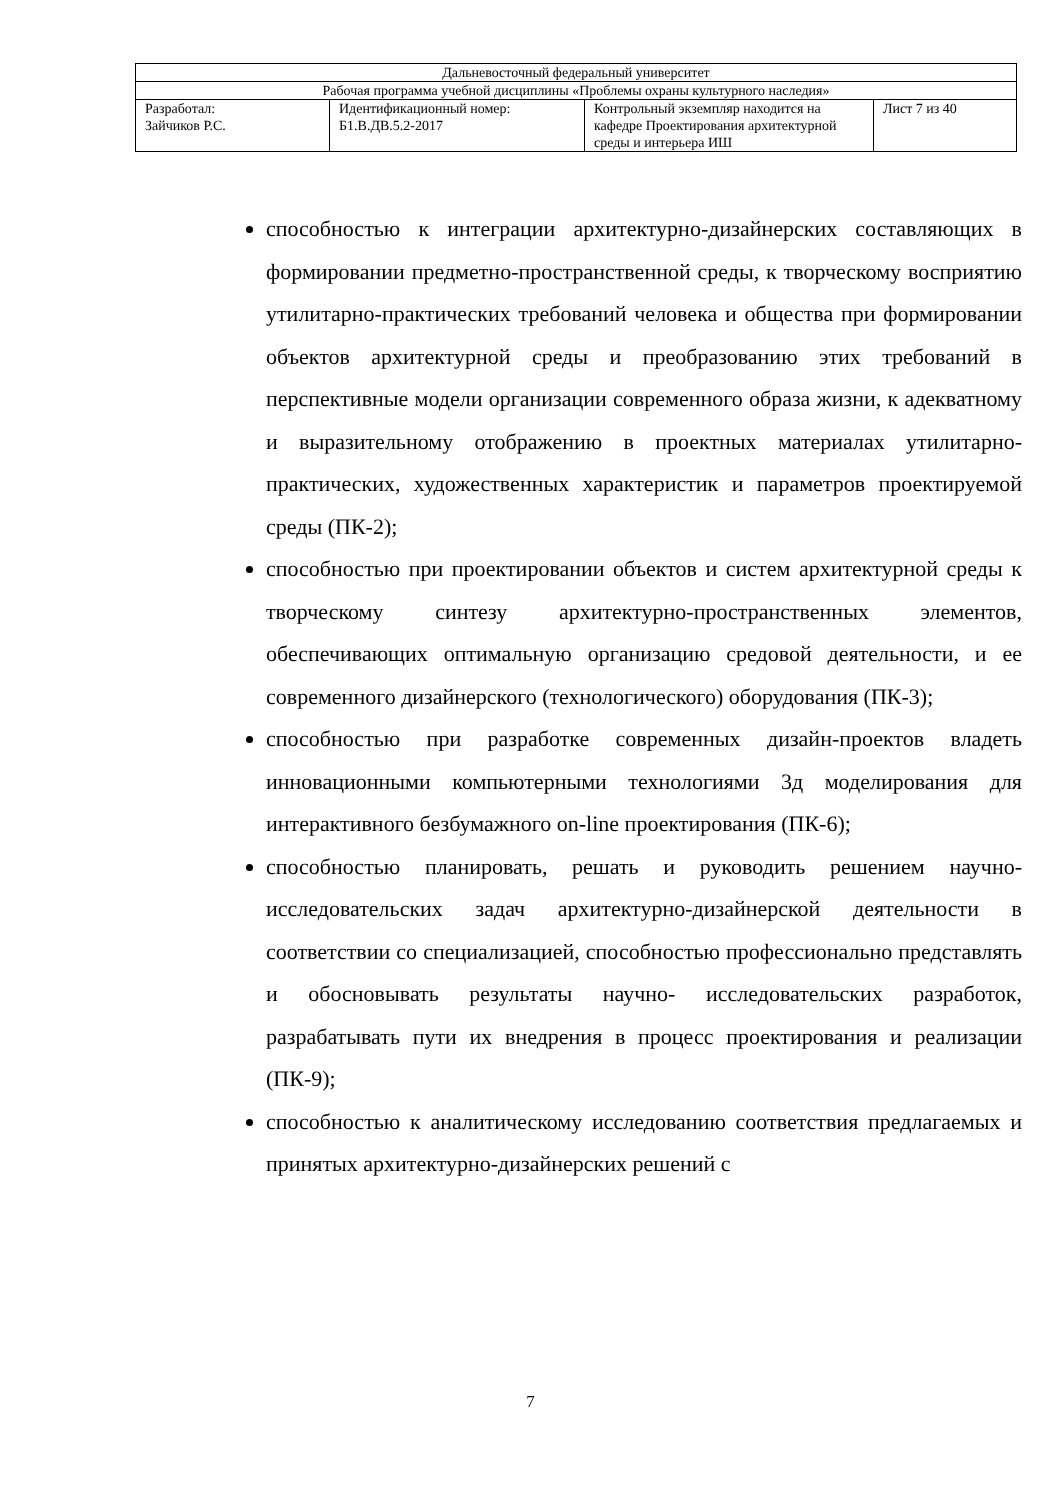| Дальневосточный федеральный университет | | | |
| Рабочая программа учебной дисциплины «Проблемы охраны культурного наследия» | | | |
| Разработал: Зайчиков Р.С. | Идентификационный номер: Б1.В.ДВ.5.2-2017 | Контрольный экземпляр находится на кафедре Проектирования архитектурной среды и интерьера ИШ | Лист 7 из 40 |
способностью к интеграции архитектурно-дизайнерских составляющих в формировании предметно-пространственной среды, к творческому восприятию утилитарно-практических требований человека и общества при формировании объектов архитектурной среды и преобразованию этих требований в перспективные модели организации современного образа жизни, к адекватному и выразительному отображению в проектных материалах утилитарно-практических, художественных характеристик и параметров проектируемой среды (ПК-2);
способностью при проектировании объектов и систем архитектурной среды к творческому синтезу архитектурно-пространственных элементов, обеспечивающих оптимальную организацию средовой деятельности, и ее современного дизайнерского (технологического) оборудования (ПК-3);
способностью при разработке современных дизайн-проектов владеть инновационными компьютерными технологиями 3д моделирования для интерактивного безбумажного on-line проектирования (ПК-6);
способностью планировать, решать и руководить решением научно-исследовательских задач архитектурно-дизайнерской деятельности в соответствии со специализацией, способностью профессионально представлять и обосновывать результаты научно- исследовательских разработок, разрабатывать пути их внедрения в процесс проектирования и реализации (ПК-9);
способностью к аналитическому исследованию соответствия предлагаемых и принятых архитектурно-дизайнерских решений с
7